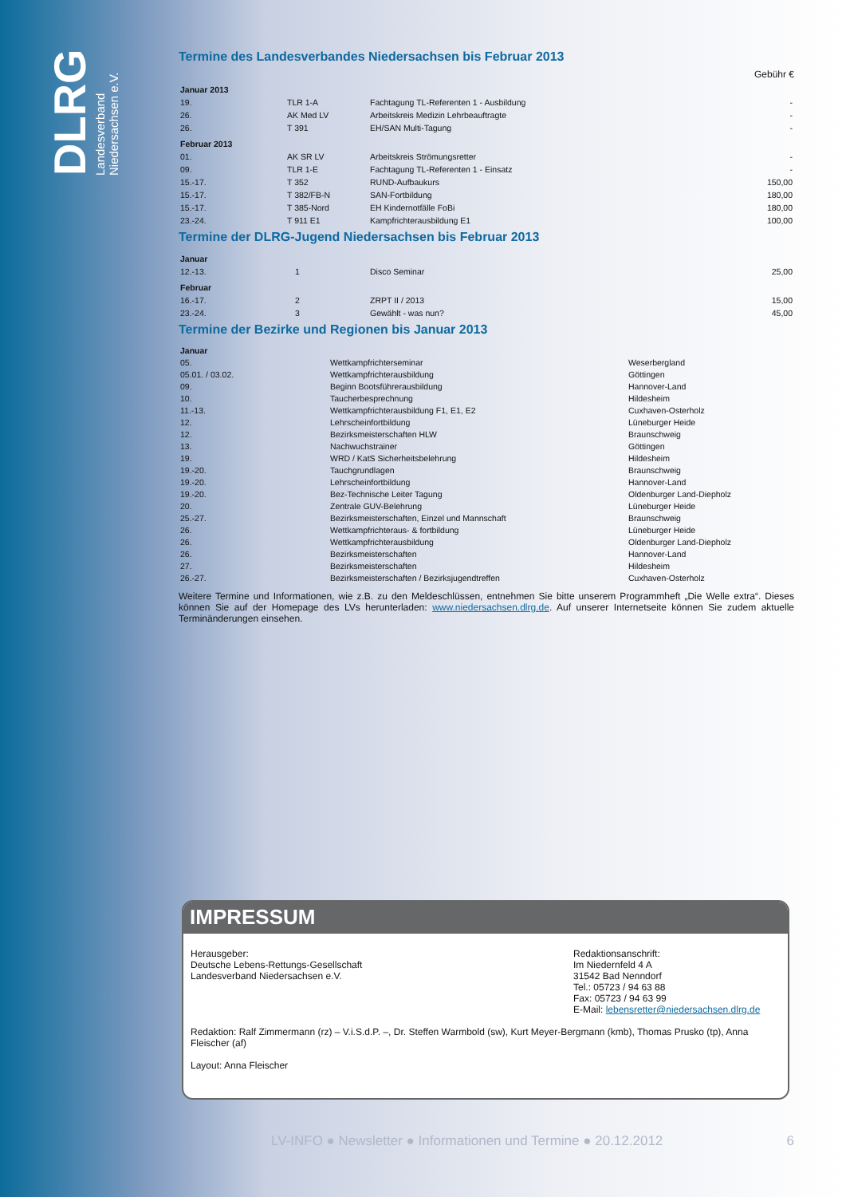DLRG
Landesverband
Niedersachsen e.V.
Termine des Landesverbandes Niedersachsen bis Februar 2013
Gebühr €
| Januar 2013 | | | |
| 19. | TLR 1-A | Fachtagung TL-Referenten 1 - Ausbildung | - |
| 26. | AK Med LV | Arbeitskreis Medizin Lehrbeauftragte | - |
| 26. | T 391 | EH/SAN Multi-Tagung | - |
| Februar 2013 | | | |
| 01. | AK SR LV | Arbeitskreis Strömungsretter | - |
| 09. | TLR 1-E | Fachtagung TL-Referenten 1 - Einsatz | - |
| 15.-17. | T 352 | RUND-Aufbaukurs | 150,00 |
| 15.-17. | T 382/FB-N | SAN-Fortbildung | 180,00 |
| 15.-17. | T 385-Nord | EH Kindernotfälle FoBi | 180,00 |
| 23.-24. | T 911 E1 | Kampfrichterausbildung E1 | 100,00 |
Termine der DLRG-Jugend Niedersachsen bis Februar 2013
| Januar | | | |
| 12.-13. | 1 | Disco Seminar | 25,00 |
| Februar | | | |
| 16.-17. | 2 | ZRPT II / 2013 | 15,00 |
| 23.-24. | 3 | Gewählt - was nun? | 45,00 |
Termine der Bezirke und Regionen bis Januar 2013
| Januar | | |
| 05. | Wettkampfrichterseminar | Weserbergland |
| 05.01. / 03.02. | Wettkampfrichterausbildung | Göttingen |
| 09. | Beginn Bootsführerausbildung | Hannover-Land |
| 10. | Taucherbesprechnung | Hildesheim |
| 11.-13. | Wettkampfrichterausbildung F1, E1, E2 | Cuxhaven-Osterholz |
| 12. | Lehrscheinfortbildung | Lüneburger Heide |
| 12. | Bezirksmeisterschaften HLW | Braunschweig |
| 13. | Nachwuchstrainer | Göttingen |
| 19. | WRD / KatS Sicherheitsbelehrung | Hildesheim |
| 19.-20. | Tauchgrundlagen | Braunschweig |
| 19.-20. | Lehrscheinfortbildung | Hannover-Land |
| 19.-20. | Bez-Technische Leiter Tagung | Oldenburger Land-Diepholz |
| 20. | Zentrale GUV-Belehrung | Lüneburger Heide |
| 25.-27. | Bezirksmeisterschaften, Einzel und Mannschaft | Braunschweig |
| 26. | Wettkampfrichteraus- & fortbildung | Lüneburger Heide |
| 26. | Wettkampfrichterausbildung | Oldenburger Land-Diepholz |
| 26. | Bezirksmeisterschaften | Hannover-Land |
| 27. | Bezirksmeisterschaften | Hildesheim |
| 26.-27. | Bezirksmeisterschaften / Bezirksjugendtreffen | Cuxhaven-Osterholz |
Weitere Termine und Informationen, wie z.B. zu den Meldeschlüssen, entnehmen Sie bitte unserem Programmheft „Die Welle extra“. Dieses können Sie auf der Homepage des LVs herunterladen: www.niedersachsen.dlrg.de. Auf unserer Internetseite können Sie zudem aktuelle Terminänderungen einsehen.
IMPRESSUM
Herausgeber:
Deutsche Lebens-Rettungs-Gesellschaft
Landesverband Niedersachsen e.V.
Redaktionsanschrift:
Im Niedernfeld 4 A
31542 Bad Nenndorf
Tel.: 05723 / 94 63 88
Fax: 05723 / 94 63 99
E-Mail: lebensretter@niedersachsen.dlrg.de
Redaktion: Ralf Zimmermann (rz) – V.i.S.d.P. –, Dr. Steffen Warmbold (sw), Kurt Meyer-Bergmann (kmb), Thomas Prusko (tp), Anna Fleischer (af)
Layout: Anna Fleischer
LV-INFO ● Newsletter ● Informationen und Termine ● 20.12.2012 6